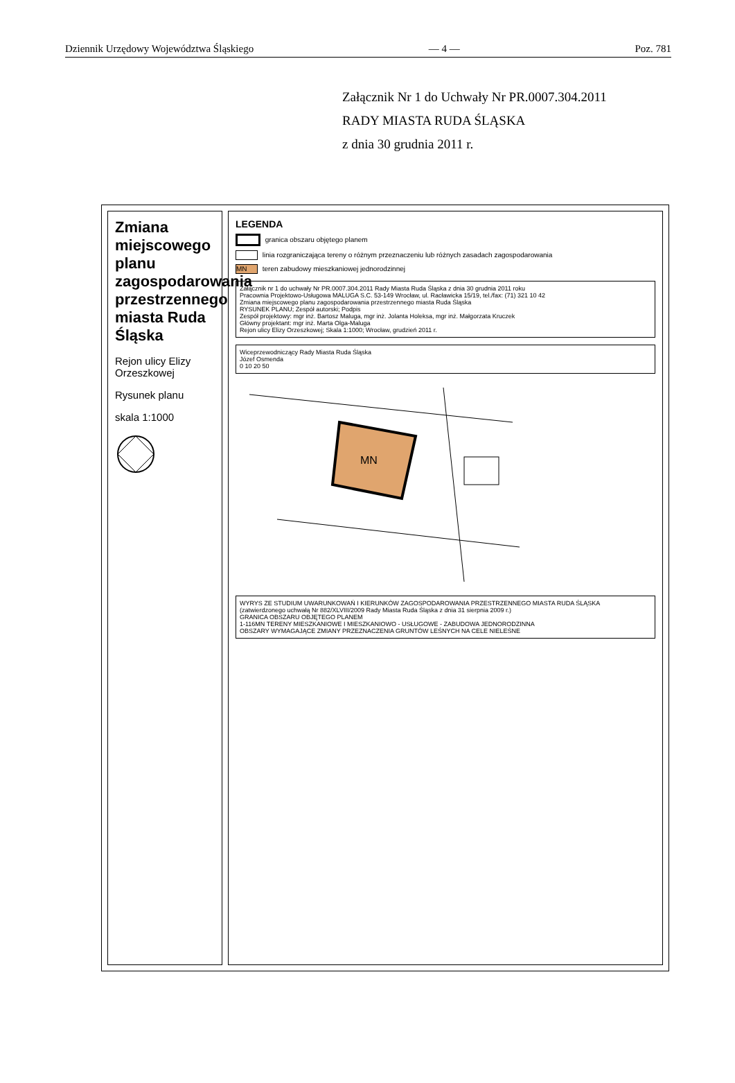Dziennik Urzędowy Województwa Śląskiego — 4 — Poz. 781
Załącznik Nr 1 do Uchwały Nr PR.0007.304.2011
RADY MIASTA RUDA ŚLĄSKA
z dnia 30 grudnia 2011 r.
Zmiana miejscowego planu zagospodarowania przestrzennego miasta Ruda Śląska
Rejon ulicy Elizy Orzeszkowej
Rysunek planu
skala 1:1000
LEGENDA
granica obszaru objętego planem
linia rozgraniczająca tereny o różnym przeznaczeniu lub różnych zasadach zagospodarowania
MN teren zabudowy mieszkaniowej jednorodzinnej
Załącznik nr 1 do uchwały Nr PR.0007.304.2011 Rady Miasta Ruda Śląska z dnia 30 grudnia 2011 roku
Pracownia Projektowo-Usługowa MALUGA S.C. 53-149 Wrocław, ul. Racławicka 15/19, tel./fax: (71) 321 10 42
Zmiana miejscowego planu zagospodarowania przestrzennego miasta Ruda Śląska
RYSUNEK PLANU; Zespół autorski; Podpis
Zespół projektowy: mgr inż. Bartosz Maluga, mgr inż. Jolanta Holeksa, mgr inż. Małgorzata Kruczek
Główny projektant: mgr inż. Marta Olga-Maluga
Rejon ulicy Elizy Orzeszkowej; Skala 1:1000; Wrocław, grudzień 2011 r.
Wiceprzewodniczący Rady Miasta Ruda Śląska
Józef Osmenda
0 10 20 50
MN
WYRYS ZE STUDIUM UWARUNKOWAŃ I KIERUNKÓW ZAGOSPODAROWANIA PRZESTRZENNEGO MIASTA RUDA ŚLĄSKA
(zatwierdzonego uchwałą Nr 882/XLVIII/2009 Rady Miasta Ruda Śląska z dnia 31 sierpnia 2009 r.)
GRANICA OBSZARU OBJĘTEGO PLANEM
1-116MN TERENY MIESZKANIOWE I MIESZKANIOWO - USŁUGOWE - ZABUDOWA JEDNORODZINNA
OBSZARY WYMAGAJĄCE ZMIANY PRZEZNACZENIA GRUNTÓW LEŚNYCH NA CELE NIELEŚNE